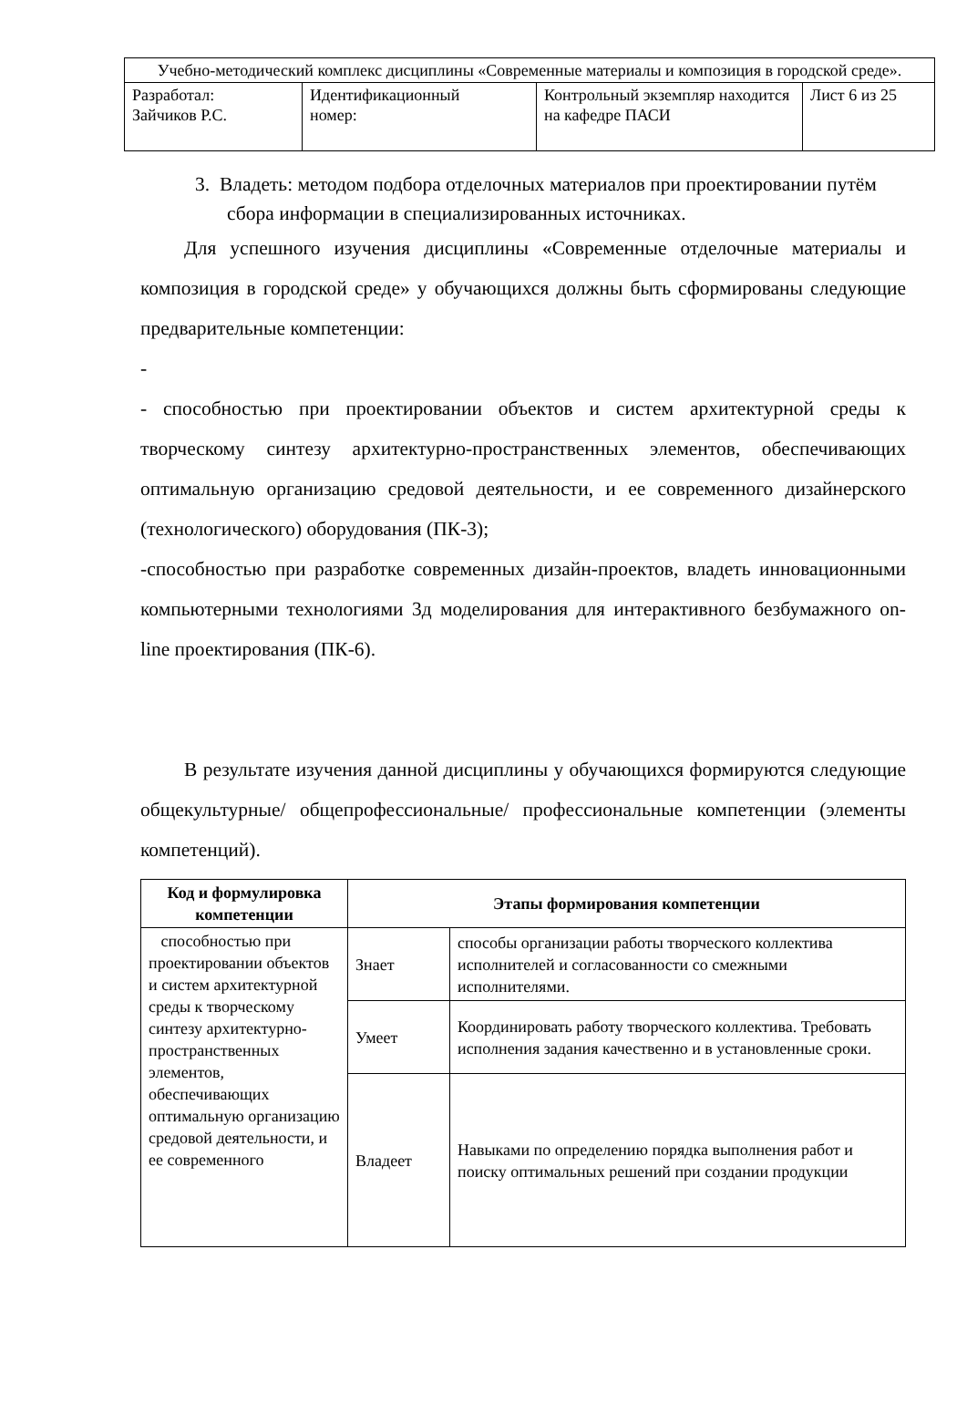| Учебно-методический комплекс дисциплины «Современные материалы и композиция в городской среде». | | | |
| Разработал: Зайчиков Р.С. | Идентификационный номер: | Контрольный экземпляр находится на кафедре ПАСИ | Лист 6 из 25 |
3. Владеть: методом подбора отделочных материалов при проектировании путём сбора информации в специализированных источниках.
Для успешного изучения дисциплины «Современные отделочные материалы и композиция в городской среде» у обучающихся должны быть сформированы следующие предварительные компетенции:
-
- способностью при проектировании объектов и систем архитектурной среды к творческому синтезу архитектурно-пространственных элементов, обеспечивающих оптимальную организацию средовой деятельности, и ее современного дизайнерского (технологического) оборудования (ПК-3);
-способностью при разработке современных дизайн-проектов, владеть инновационными компьютерными технологиями 3д моделирования для интерактивного безбумажного on-line проектирования (ПК-6).
В результате изучения данной дисциплины у обучающихся формируются следующие общекультурные/ общепрофессиональные/ профессиональные компетенции (элементы компетенций).
| Код и формулировка компетенции | Этапы формирования компетенции | |
| --- | --- | --- |
| способностью при проектировании объектов и систем архитектурной среды к творческому синтезу архитектурно-пространственных элементов, обеспечивающих оптимальную организацию средовой деятельности, и ее современного | Знает | способы организации работы творческого коллектива исполнителей и согласованности со смежными исполнителями. |
| | Умеет | Координировать работу творческого коллектива. Требовать исполнения задания качественно и в установленные сроки. |
| | Владеет | Навыками по определению порядка выполнения работ и поиску оптимальных решений при создании продукции |